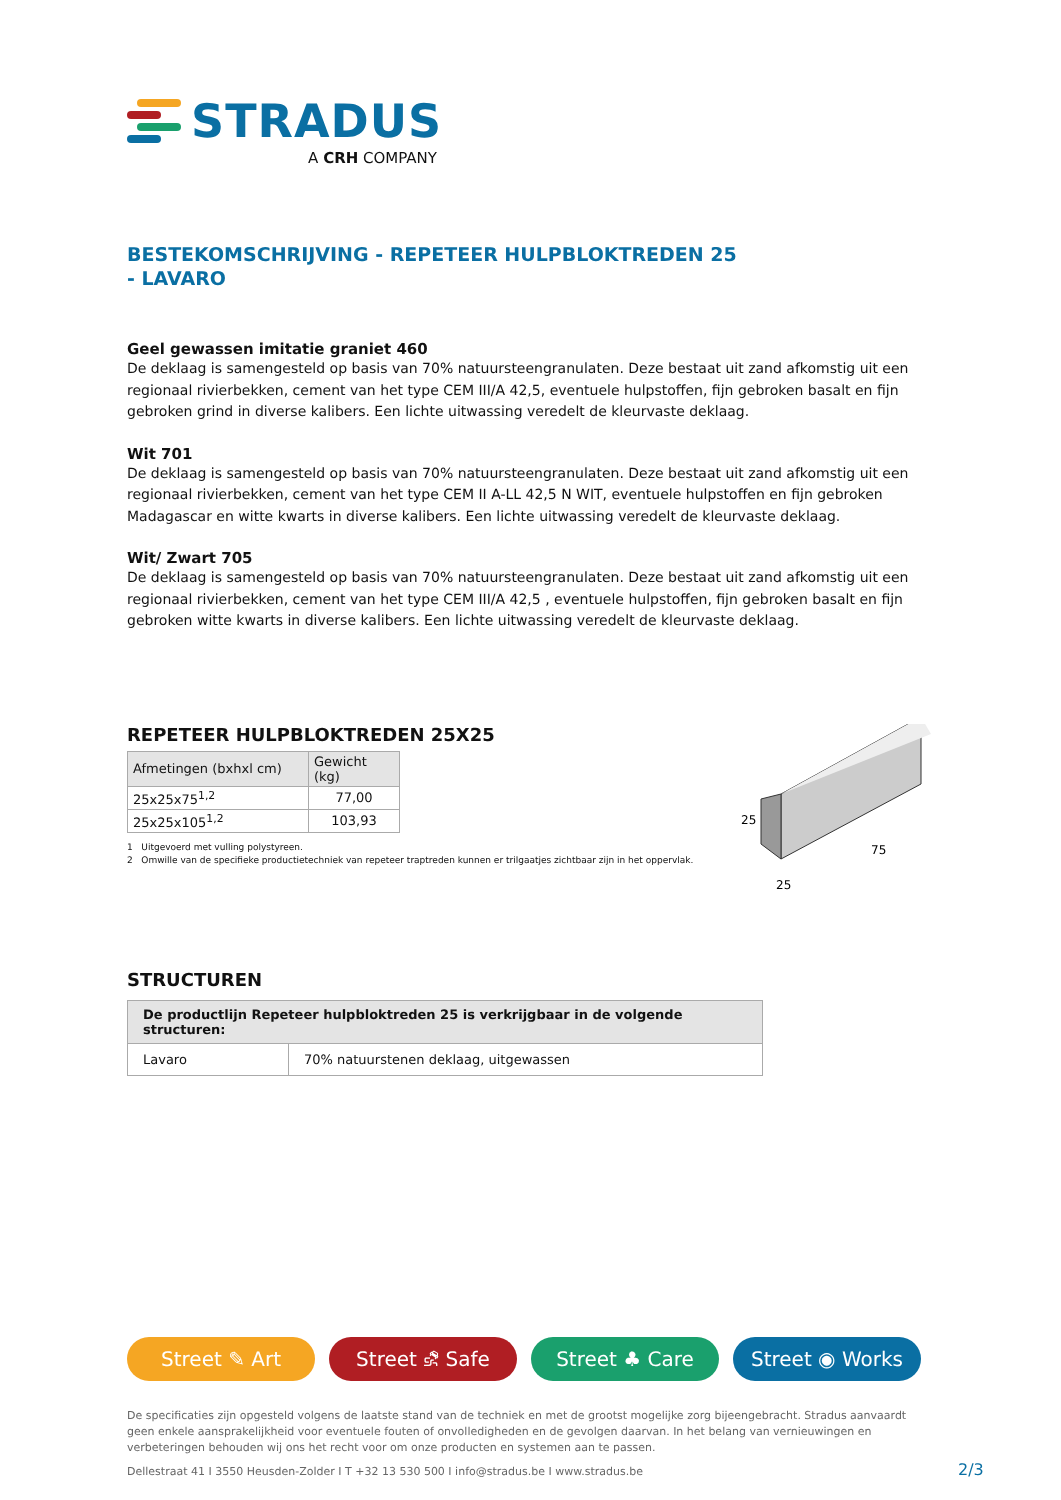STRADUS
A CRH COMPANY
BESTEKOMSCHRIJVING - REPETEER HULPBLOKTREDEN 25 - LAVARO
Geel gewassen imitatie graniet 460
De deklaag is samengesteld op basis van 70% natuursteengranulaten. Deze bestaat uit zand afkomstig uit een regionaal rivierbekken, cement van het type CEM III/A 42,5, eventuele hulpstoffen, fijn gebroken basalt en fijn gebroken grind in diverse kalibers. Een lichte uitwassing veredelt de kleurvaste deklaag.
Wit 701
De deklaag is samengesteld op basis van 70% natuursteengranulaten. Deze bestaat uit zand afkomstig uit een regionaal rivierbekken, cement van het type CEM II A-LL 42,5 N WIT, eventuele hulpstoffen en fijn gebroken Madagascar en witte kwarts in diverse kalibers. Een lichte uitwassing veredelt de kleurvaste deklaag.
Wit/ Zwart 705
De deklaag is samengesteld op basis van 70% natuursteengranulaten. Deze bestaat uit zand afkomstig uit een regionaal rivierbekken, cement van het type CEM III/A 42,5 , eventuele hulpstoffen, fijn gebroken basalt en fijn gebroken witte kwarts in diverse kalibers. Een lichte uitwassing veredelt de kleurvaste deklaag.
REPETEER HULPBLOKTREDEN 25X25
| Afmetingen (bxhxl cm) | Gewicht (kg) |
| --- | --- |
| 25x25x75<sup>1,2</sup> | 77,00 |
| 25x25x105<sup>1,2</sup> | 103,93 |
1 Uitgevoerd met vulling polystyreen.
2 Omwille van de specifieke productietechniek van repeteer traptreden kunnen er trilgaatjes zichtbaar zijn in het oppervlak.
25
25
75
STRUCTUREN
| De productlijn Repeteer hulpbloktreden 25 is verkrijgbaar in de volgende structuren: | |
| --- | --- |
| Lavaro | 70% natuurstenen deklaag, uitgewassen |
Street ✎ Art Street ⛐ Safe Street ♣ Care Street ◉ Works
De specificaties zijn opgesteld volgens de laatste stand van de techniek en met de grootst mogelijke zorg bijeengebracht. Stradus aanvaardt geen enkele aansprakelijkheid voor eventuele fouten of onvolledigheden en de gevolgen daarvan. In het belang van vernieuwingen en verbeteringen behouden wij ons het recht voor om onze producten en systemen aan te passen.
Dellestraat 41 I 3550 Heusden-Zolder I T +32 13 530 500 I info@stradus.be I www.stradus.be
2/3